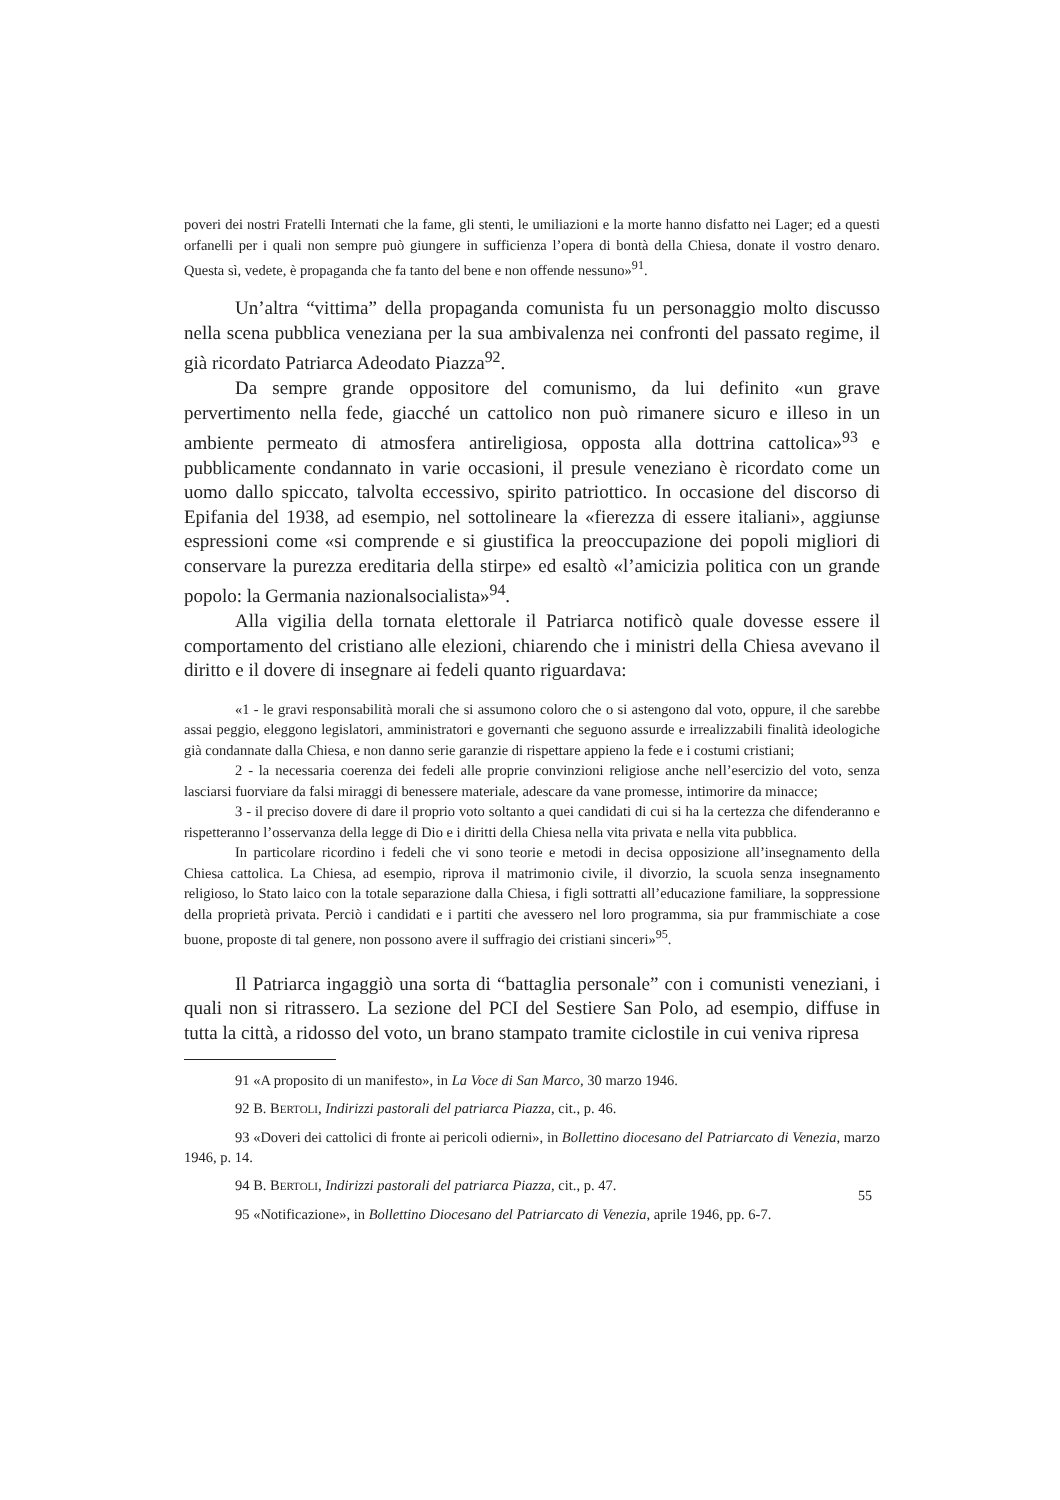poveri dei nostri Fratelli Internati che la fame, gli stenti, le umiliazioni e la morte hanno disfatto nei Lager; ed a questi orfanelli per i quali non sempre può giungere in sufficienza l’opera di bontà della Chiesa, donate il vostro denaro. Questa sì, vedete, è propaganda che fa tanto del bene e non offende nessuno»<sup>91</sup>.
Un’altra “vittima” della propaganda comunista fu un personaggio molto discusso nella scena pubblica veneziana per la sua ambivalenza nei confronti del passato regime, il già ricordato Patriarca Adeodato Piazza<sup>92</sup>.
Da sempre grande oppositore del comunismo, da lui definito «un grave pervertimento nella fede, giacché un cattolico non può rimanere sicuro e illeso in un ambiente permeato di atmosfera antireligiosa, opposta alla dottrina cattolica»<sup>93</sup> e pubblicamente condannato in varie occasioni, il presule veneziano è ricordato come un uomo dallo spiccato, talvolta eccessivo, spirito patriottico. In occasione del discorso di Epifania del 1938, ad esempio, nel sottolineare la «fierezza di essere italiani», aggiunse espressioni come «si comprende e si giustifica la preoccupazione dei popoli migliori di conservare la purezza ereditaria della stirpe» ed esaltò «l’amicizia politica con un grande popolo: la Germania nazionalsocialista»<sup>94</sup>.
Alla vigilia della tornata elettorale il Patriarca notificò quale dovesse essere il comportamento del cristiano alle elezioni, chiarendo che i ministri della Chiesa avevano il diritto e il dovere di insegnare ai fedeli quanto riguardava:
«1 - le gravi responsabilità morali che si assumono coloro che o si astengono dal voto, oppure, il che sarebbe assai peggio, eleggono legislatori, amministratori e governanti che seguono assurde e irrealizzabili finalità ideologiche già condannate dalla Chiesa, e non danno serie garanzie di rispettare appieno la fede e i costumi cristiani;
2 - la necessaria coerenza dei fedeli alle proprie convinzioni religiose anche nell’esercizio del voto, senza lasciarsi fuorviare da falsi miraggi di benessere materiale, adescare da vane promesse, intimorire da minacce;
3 - il preciso dovere di dare il proprio voto soltanto a quei candidati di cui si ha la certezza che difenderanno e rispetteranno l’osservanza della legge di Dio e i diritti della Chiesa nella vita privata e nella vita pubblica.
In particolare ricordino i fedeli che vi sono teorie e metodi in decisa opposizione all’insegnamento della Chiesa cattolica. La Chiesa, ad esempio, riprova il matrimonio civile, il divorzio, la scuola senza insegnamento religioso, lo Stato laico con la totale separazione dalla Chiesa, i figli sottratti all’educazione familiare, la soppressione della proprietà privata. Perciò i candidati e i partiti che avessero nel loro programma, sia pur frammischiate a cose buone, proposte di tal genere, non possono avere il suffragio dei cristiani sinceri»<sup>95</sup>.
Il Patriarca ingaggiò una sorta di “battaglia personale” con i comunisti veneziani, i quali non si ritrassero. La sezione del PCI del Sestiere San Polo, ad esempio, diffuse in tutta la città, a ridosso del voto, un brano stampato tramite ciclostile in cui veniva ripresa
91 «A proposito di un manifesto», in La Voce di San Marco, 30 marzo 1946.
92 B. BERTOLI, Indirizzi pastorali del patriarca Piazza, cit., p. 46.
93 «Doveri dei cattolici di fronte ai pericoli odierni», in Bollettino diocesano del Patriarcato di Venezia, marzo 1946, p. 14.
94 B. BERTOLI, Indirizzi pastorali del patriarca Piazza, cit., p. 47.
95 «Notificazione», in Bollettino Diocesano del Patriarcato di Venezia, aprile 1946, pp. 6-7.
55